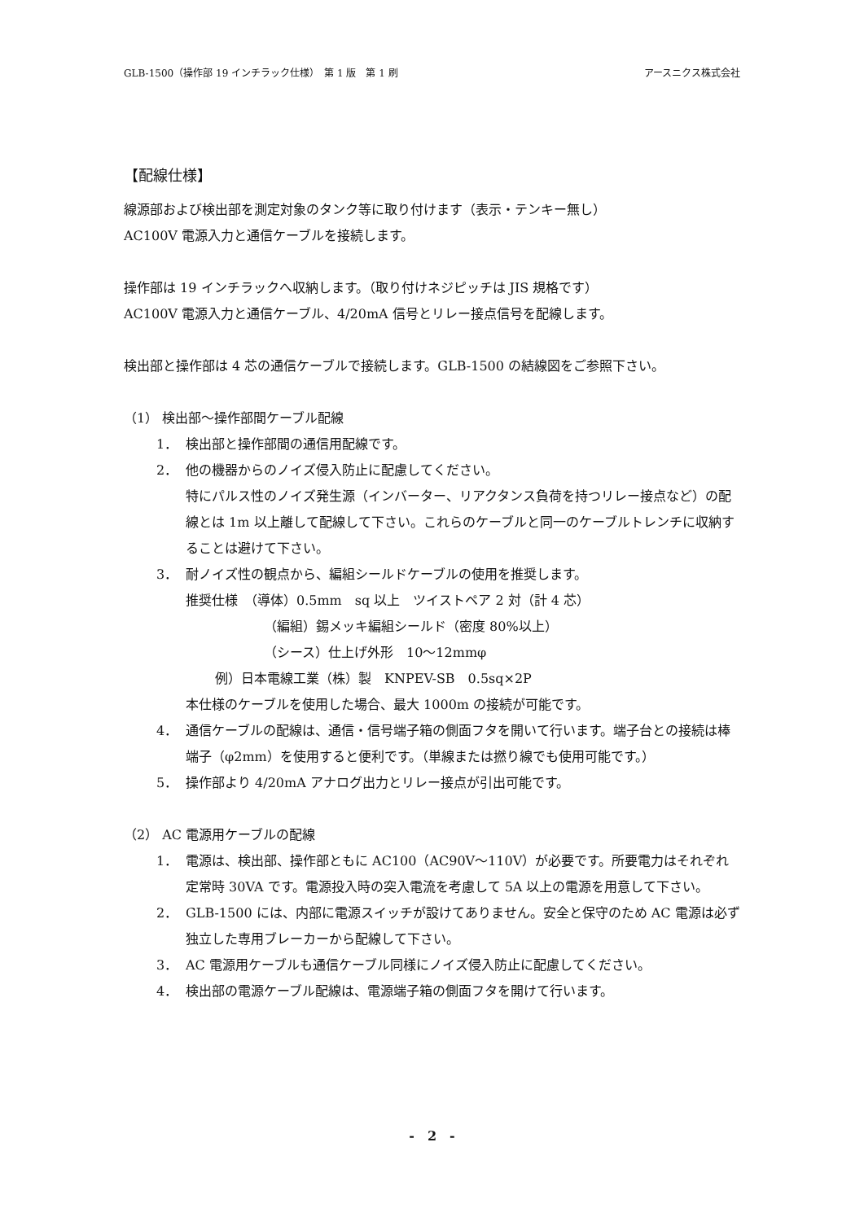GLB-1500（操作部 19 インチラック仕様）　第 1 版　第 1 刷 アースニクス株式会社
【配線仕様】
線源部および検出部を測定対象のタンク等に取り付けます（表示・テンキー無し）
AC100V 電源入力と通信ケーブルを接続します。
操作部は 19 インチラックへ収納します。（取り付けネジピッチは JIS 規格です）
AC100V 電源入力と通信ケーブル、4/20mA 信号とリレー接点信号を配線します。
検出部と操作部は 4 芯の通信ケーブルで接続します。GLB-1500 の結線図をご参照下さい。
（1） 検出部～操作部間ケーブル配線
1． 検出部と操作部間の通信用配線です。
2． 他の機器からのノイズ侵入防止に配慮してください。
特にパルス性のノイズ発生源（インバーター、リアクタンス負荷を持つリレー接点など）の配線とは 1m 以上離して配線して下さい。これらのケーブルと同一のケーブルトレンチに収納することは避けて下さい。
3． 耐ノイズ性の観点から、編組シールドケーブルの使用を推奨します。
推奨仕様　（導体）0.5mm　sq 以上　ツイストペア 2 対（計 4 芯）
（編組）錫メッキ編組シールド（密度 80%以上）
（シース）仕上げ外形　10～12mmφ
例）日本電線工業（株）製　KNPEV-SB　0.5sq×2P
本仕様のケーブルを使用した場合、最大 1000m の接続が可能です。
4． 通信ケーブルの配線は、通信・信号端子箱の側面フタを開いて行います。端子台との接続は棒端子（φ2mm）を使用すると便利です。（単線または撚り線でも使用可能です。）
5． 操作部より 4/20mA アナログ出力とリレー接点が引出可能です。
（2） AC 電源用ケーブルの配線
1． 電源は、検出部、操作部ともに AC100（AC90V～110V）が必要です。所要電力はそれぞれ定常時 30VA です。電源投入時の突入電流を考慮して 5A 以上の電源を用意して下さい。
2． GLB-1500 には、内部に電源スイッチが設けてありません。安全と保守のため AC 電源は必ず独立した専用ブレーカーから配線して下さい。
3． AC 電源用ケーブルも通信ケーブル同様にノイズ侵入防止に配慮してください。
4． 検出部の電源ケーブル配線は、電源端子箱の側面フタを開けて行います。
-　2　-